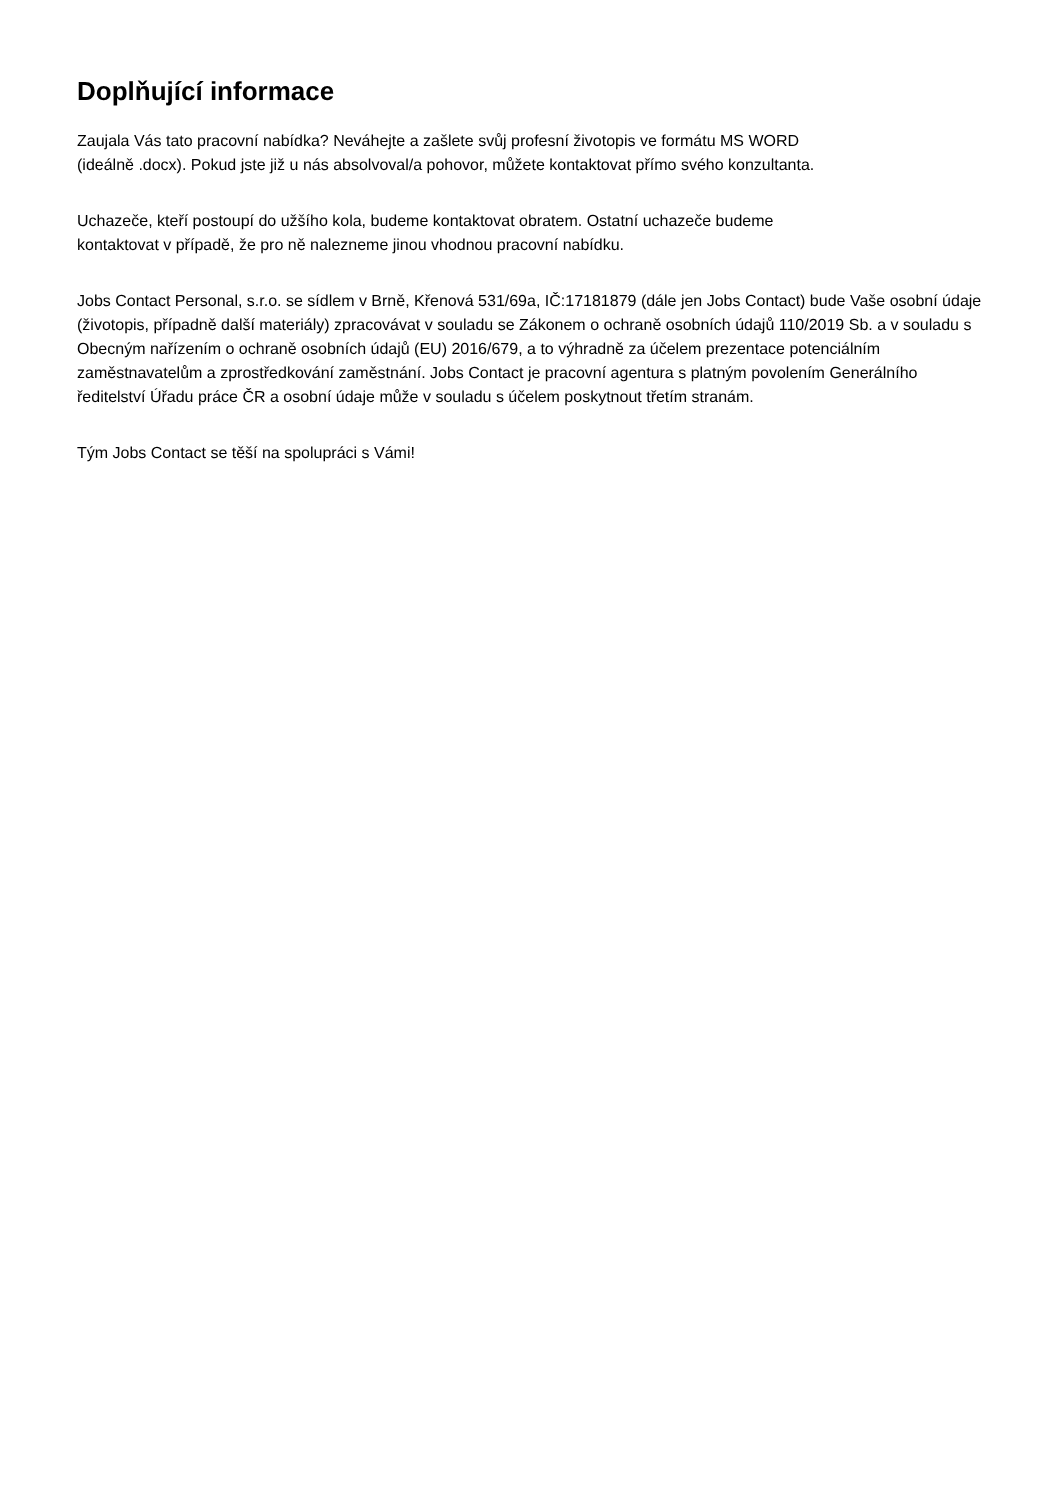Doplňující informace
Zaujala Vás tato pracovní nabídka? Neváhejte a zašlete svůj profesní životopis ve formátu MS WORD
(ideálně .docx). Pokud jste již u nás absolvoval/a pohovor, můžete kontaktovat přímo svého konzultanta.
Uchazeče, kteří postoupí do užšího kola, budeme kontaktovat obratem. Ostatní uchazeče budeme
kontaktovat v případě, že pro ně nalezneme jinou vhodnou pracovní nabídku.
Jobs Contact Personal, s.r.o. se sídlem v Brně, Křenová 531/69a, IČ:17181879 (dále jen Jobs Contact) bude Vaše osobní údaje (životopis, případně další materiály) zpracovávat v souladu se Zákonem o ochraně osobních údajů 110/2019 Sb. a v souladu s Obecným nařízením o ochraně osobních údajů (EU) 2016/679, a to výhradně za účelem prezentace potenciálním zaměstnavatelům a zprostředkování zaměstnání. Jobs Contact je pracovní agentura s platným povolením Generálního ředitelství Úřadu práce ČR a osobní údaje může v souladu s účelem poskytnout třetím stranám.
Tým Jobs Contact se těší na spolupráci s Vámi!